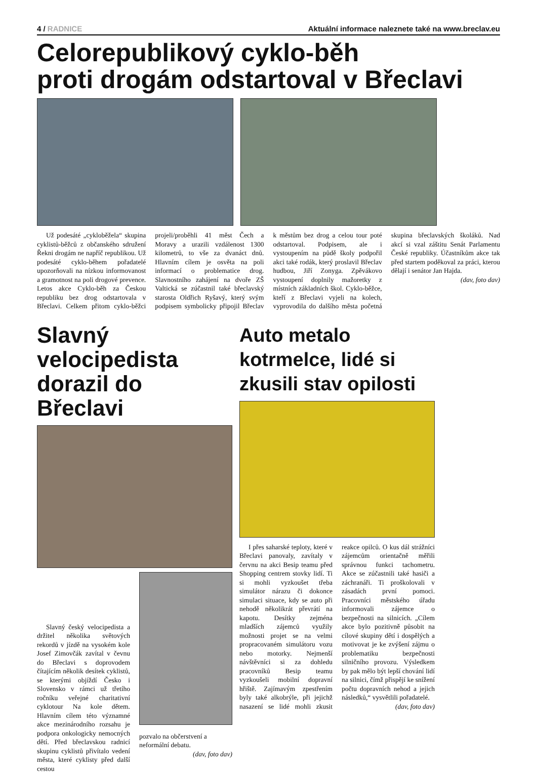4 / RADNICE Aktuální informace naleznete také na www.breclav.eu
Celorepublikový cyklo-běh
proti drogám odstartoval v Břeclavi
Už podesáté „cykloběžela“ skupina cyklistů-běžců z občanského sdružení Řekni drogám ne napříč republikou. Už podesáté cyklo-během pořadatelé upozorňovali na nízkou informovanost a gramotnost na poli drogové prevence. Letos akce Cyklo-běh za Českou republiku bez drog odstartovala v Břeclavi. Celkem přitom cyklo-běžci projeli/proběhli 41 měst Čech a Moravy a urazili vzdálenost 1300 kilometrů, to vše za dvanáct dnů. Hlavním cílem je osvěta na poli informací o problematice drog. Slavnostního zahájení na dvoře ZŠ Valtická se zúčastnil také břeclavský starosta Oldřich Ryšavý, který svým podpisem symbolicky připojil Břeclav k městům bez drog a celou tour poté odstartoval. Podpisem, ale i vystoupením na půdě školy podpořil akci také rodák, který proslavil Břeclav hudbou, Jiří Zonyga. Zpěvákovo vystoupení doplnily mažoretky z místních základních škol. Cyklo-běžce, kteří z Břeclavi vyjeli na kolech, vyprovodila do dalšího města početná skupina břeclavských školáků. Nad akcí si vzal záštitu Senát Parlamentu České republiky. Účastníkům akce tak před startem poděkoval za práci, kterou dělají i senátor Jan Hajda.
(dav, foto dav)
Slavný velocipedista dorazil do Břeclavi
Slavný český velocipedista a držitel několika světových rekordů v jízdě na vysokém kole Josef Zimovčák zavítal v čevnu do Břeclavi s doprovodem čítajícím několik desítek cyklistů, se kterými objíždí Česko i Slovensko v rámci už třetího ročníku veřejné charitativní cyklotour Na kole dětem. Hlavním cílem této významné akce mezinárodního rozsahu je podpora onkologicky nemocných dětí. Před břeclavskou radnicí skupinu cyklistů přivítalo vedení města, které cyklisty před další cestou
pozvalo na občerstvení a neformální debatu.
(dav, foto dav)
Auto metalo kotrmelce, lidé si zkusili stav opilosti
I přes saharské teploty, které v Břeclavi panovaly, zavítaly v červnu na akci Besip teamu před Shopping centrem stovky lidí. Ti si mohli vyzkoušet třeba simulátor nárazu či dokonce simulaci situace, kdy se auto při nehodě několikrát převrátí na kapotu. Desítky zejména mladších zájemců využily možnosti projet se na velmi propracovaném simulátoru vozu nebo motorky. Nejmenší návštěvníci si za dohledu pracovníků Besip teamu vyzkoušeli mobilní dopravní hřiště. Zajímavým zpestřením byly také alkobrýle, při jejichž nasazení se lidé mohli zkusit reakce opilců. O kus dál strážníci zájemcům orientačně měřili správnou funkci tachometru. Akce se zúčastnili také hasiči a záchranáři. Ti proškolovali v zásadách první pomoci. Pracovníci městského úřadu informovali zájemce o bezpečnosti na silnicích. „Cílem akce bylo pozitivně působit na cílové skupiny dětí i dospělých a motivovat je ke zvýšení zájmu o problematiku bezpečnosti silničního provozu. Výsledkem by pak mělo být lepší chování lidí na silnici, čímž přispějí ke snížení počtu dopravních nehod a jejich následků,“ vysvětlili pořadatelé.
(dav, foto dav)